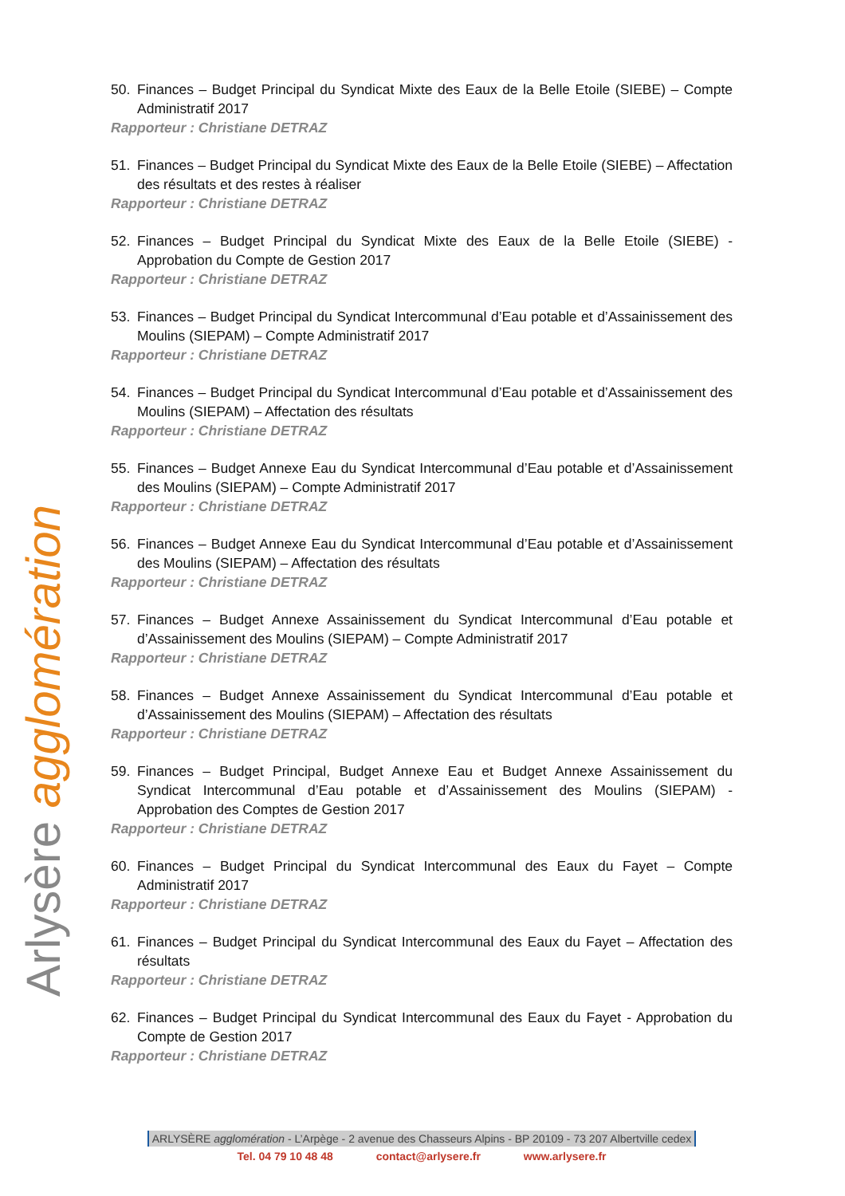Arlysère agglomération
50. Finances – Budget Principal du Syndicat Mixte des Eaux de la Belle Etoile (SIEBE) – Compte Administratif 2017
Rapporteur : Christiane DETRAZ
51. Finances – Budget Principal du Syndicat Mixte des Eaux de la Belle Etoile (SIEBE) – Affectation des résultats et des restes à réaliser
Rapporteur : Christiane DETRAZ
52. Finances – Budget Principal du Syndicat Mixte des Eaux de la Belle Etoile (SIEBE) - Approbation du Compte de Gestion 2017
Rapporteur : Christiane DETRAZ
53. Finances – Budget Principal du Syndicat Intercommunal d’Eau potable et d’Assainissement des Moulins (SIEPAM) – Compte Administratif 2017
Rapporteur : Christiane DETRAZ
54. Finances – Budget Principal du Syndicat Intercommunal d’Eau potable et d’Assainissement des Moulins (SIEPAM) – Affectation des résultats
Rapporteur : Christiane DETRAZ
55. Finances – Budget Annexe Eau du Syndicat Intercommunal d’Eau potable et d’Assainissement des Moulins (SIEPAM) – Compte Administratif 2017
Rapporteur : Christiane DETRAZ
56. Finances – Budget Annexe Eau du Syndicat Intercommunal d’Eau potable et d’Assainissement des Moulins (SIEPAM) – Affectation des résultats
Rapporteur : Christiane DETRAZ
57. Finances – Budget Annexe Assainissement du Syndicat Intercommunal d’Eau potable et d’Assainissement des Moulins (SIEPAM) – Compte Administratif 2017
Rapporteur : Christiane DETRAZ
58. Finances – Budget Annexe Assainissement du Syndicat Intercommunal d’Eau potable et d’Assainissement des Moulins (SIEPAM) – Affectation des résultats
Rapporteur : Christiane DETRAZ
59. Finances – Budget Principal, Budget Annexe Eau et Budget Annexe Assainissement du Syndicat Intercommunal d’Eau potable et d’Assainissement des Moulins (SIEPAM) - Approbation des Comptes de Gestion 2017
Rapporteur : Christiane DETRAZ
60. Finances – Budget Principal du Syndicat Intercommunal des Eaux du Fayet – Compte Administratif 2017
Rapporteur : Christiane DETRAZ
61. Finances – Budget Principal du Syndicat Intercommunal des Eaux du Fayet – Affectation des résultats
Rapporteur : Christiane DETRAZ
62. Finances – Budget Principal du Syndicat Intercommunal des Eaux du Fayet - Approbation du Compte de Gestion 2017
Rapporteur : Christiane DETRAZ
ARLYSÈRE agglomération - L’Arpège - 2 avenue des Chasseurs Alpins - BP 20109 - 73 207 Albertville cedex
Tel. 04 79 10 48 48 contact@arlysere.fr www.arlysere.fr